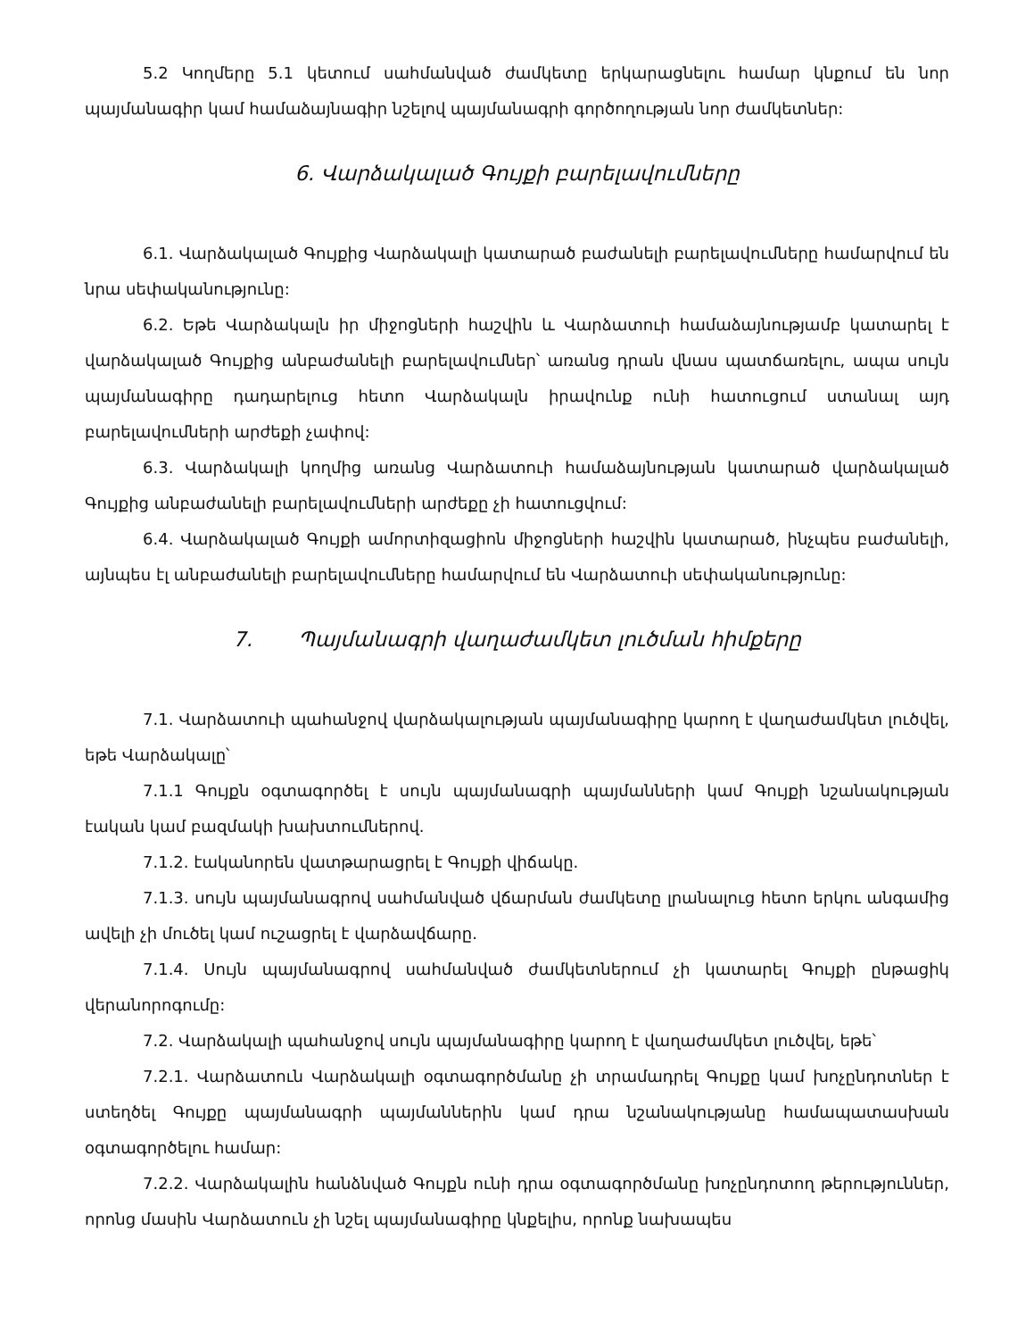5.2 Կողմերը 5.1 կետում սահմանված ժամկետը երկարացնելու համար կնքում են նոր պայմանագիր կամ համաձայնագիր նշելով պայմանագրի գործողության նոր ժամկետներ:
6. Վարձակալած Գույքի բարելավումները
6.1. Վարձակալած Գույքից Վարձակալի կատարած բաժանելի բարելավումները համարվում են նրա սեփականությունը:
6.2. Եթե Վարձակալն իր միջոցների հաշվին և Վարձատուի համաձայնությամբ կատարել է վարձակալած Գույքից անբաժանելի բարելավումներ՝ առանց դրան վնաս պատճառելու, ապա սույն պայմանագիրը դադարելուց հետո Վարձակալն իրավունք ունի հատուցում ստանալ այդ բարելավումների արժեքի չափով:
6.3. Վարձակալի կողմից առանց Վարձատուի համաձայնության կատարած վարձակալած Գույքից անբաժանելի բարելավումների արժեքը չի հատուցվում:
6.4. Վարձակալած Գույքի ամորտիզացիոն միջոցների հաշվին կատարած, ինչպես բաժանելի, այնպես էլ անբաժանելի բարելավումները համարվում են Վարձատուի սեփականությունը:
7. Պայմանագրի վաղաժամկետ լուծման հիմքերը
7.1. Վարձատուի պահանջով վարձակալության պայմանագիրը կարող է վաղաժամկետ լուծվել, եթե Վարձակալը՝
7.1.1 Գույքն օգտագործել է սույն պայմանագրի պայմանների կամ Գույքի նշանակության էական կամ բազմակի խախտումներով.
7.1.2. էականորեն վատթարացրել է Գույքի վիճակը.
7.1.3. սույն պայմանագրով սահմանված վճարման ժամկետը լրանալուց հետո երկու անգամից ավելի չի մուծել կամ ուշացրել է վարձավճարը.
7.1.4. Սույն պայմանագրով սահմանված ժամկետներում չի կատարել Գույքի ընթացիկ վերանորոգումը:
7.2. Վարձակալի պահանջով սույն պայմանագիրը կարող է վաղաժամկետ լուծվել, եթե՝
7.2.1. Վարձատուն Վարձակալի օգտագործմանը չի տրամադրել Գույքը կամ խոչընդոտներ է ստեղծել Գույքը պայմանագրի պայմաններին կամ դրա նշանակությանը համապատասխան օգտագործելու համար:
7.2.2. Վարձակալին հանձնված Գույքն ունի դրա օգտագործմանը խոչընդոտող թերություններ, որոնց մասին Վարձատուն չի նշել պայմանագիրը կնքելիս, որոնք նախապես